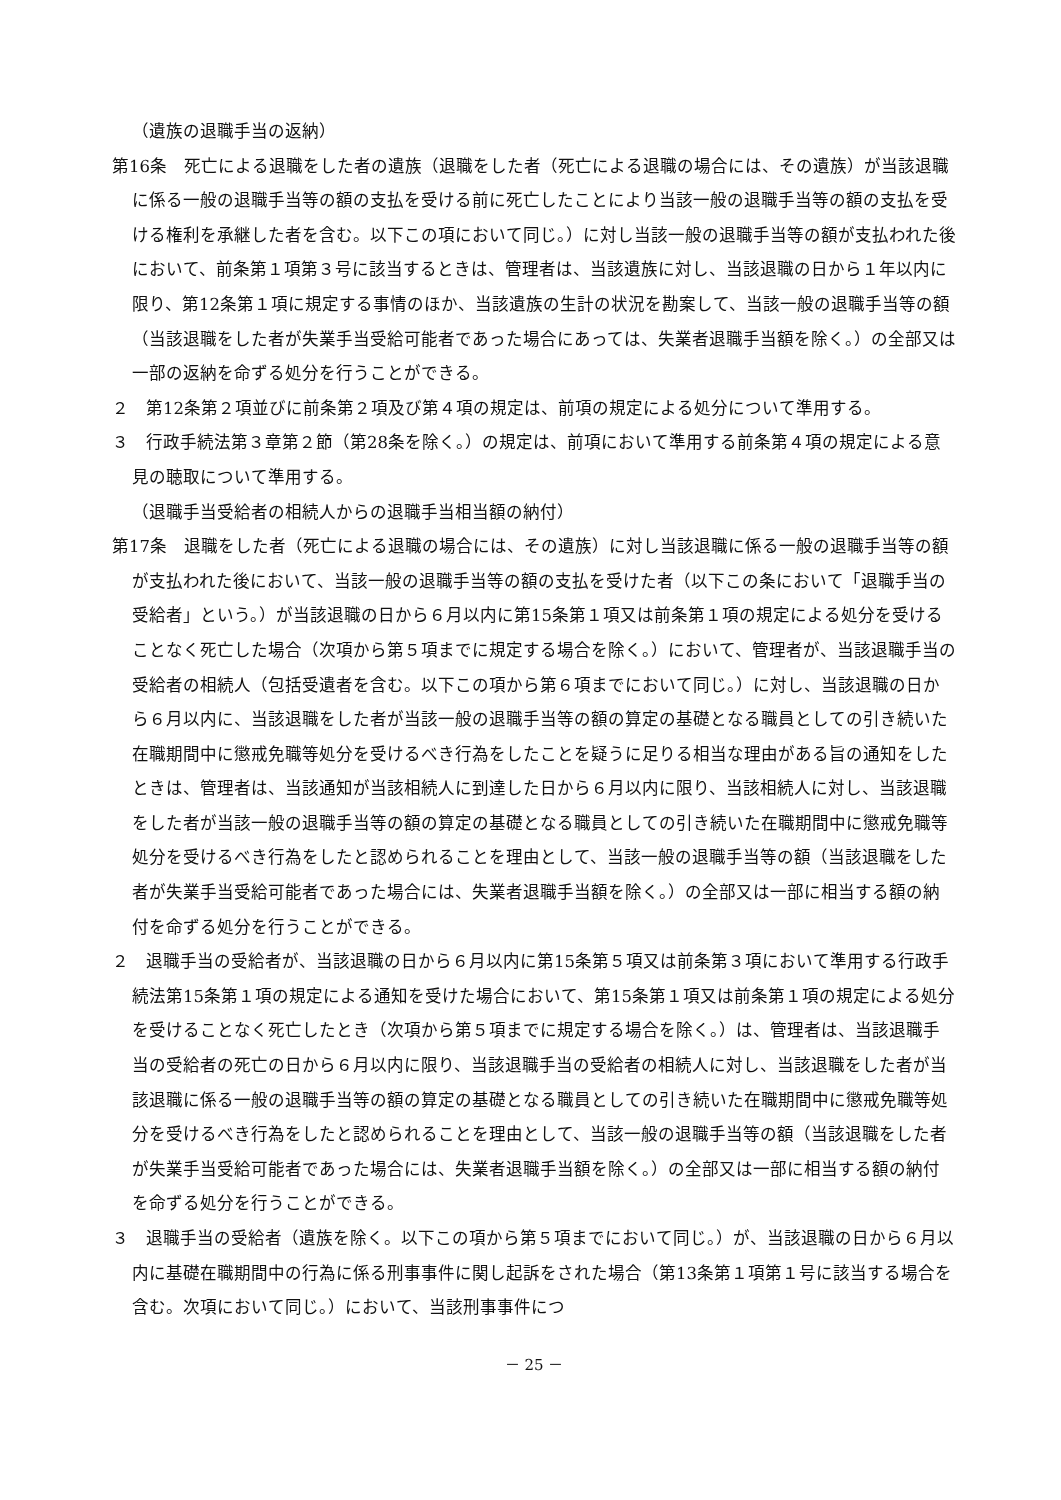（遺族の退職手当の返納）
第16条　死亡による退職をした者の遺族（退職をした者（死亡による退職の場合には、その遺族）が当該退職に係る一般の退職手当等の額の支払を受ける前に死亡したことにより当該一般の退職手当等の額の支払を受ける権利を承継した者を含む。以下この項において同じ。）に対し当該一般の退職手当等の額が支払われた後において、前条第１項第３号に該当するときは、管理者は、当該遺族に対し、当該退職の日から１年以内に限り、第12条第１項に規定する事情のほか、当該遺族の生計の状況を勘案して、当該一般の退職手当等の額（当該退職をした者が失業手当受給可能者であった場合にあっては、失業者退職手当額を除く。）の全部又は一部の返納を命ずる処分を行うことができる。
２　第12条第２項並びに前条第２項及び第４項の規定は、前項の規定による処分について準用する。
３　行政手続法第３章第２節（第28条を除く。）の規定は、前項において準用する前条第４項の規定による意見の聴取について準用する。
（退職手当受給者の相続人からの退職手当相当額の納付）
第17条　退職をした者（死亡による退職の場合には、その遺族）に対し当該退職に係る一般の退職手当等の額が支払われた後において、当該一般の退職手当等の額の支払を受けた者（以下この条において「退職手当の受給者」という。）が当該退職の日から６月以内に第15条第１項又は前条第１項の規定による処分を受けることなく死亡した場合（次項から第５項までに規定する場合を除く。）において、管理者が、当該退職手当の受給者の相続人（包括受遺者を含む。以下この項から第６項までにおいて同じ。）に対し、当該退職の日から６月以内に、当該退職をした者が当該一般の退職手当等の額の算定の基礎となる職員としての引き続いた在職期間中に懲戒免職等処分を受けるべき行為をしたことを疑うに足りる相当な理由がある旨の通知をしたときは、管理者は、当該通知が当該相続人に到達した日から６月以内に限り、当該相続人に対し、当該退職をした者が当該一般の退職手当等の額の算定の基礎となる職員としての引き続いた在職期間中に懲戒免職等処分を受けるべき行為をしたと認められることを理由として、当該一般の退職手当等の額（当該退職をした者が失業手当受給可能者であった場合には、失業者退職手当額を除く。）の全部又は一部に相当する額の納付を命ずる処分を行うことができる。
２　退職手当の受給者が、当該退職の日から６月以内に第15条第５項又は前条第３項において準用する行政手続法第15条第１項の規定による通知を受けた場合において、第15条第１項又は前条第１項の規定による処分を受けることなく死亡したとき（次項から第５項までに規定する場合を除く。）は、管理者は、当該退職手当の受給者の死亡の日から６月以内に限り、当該退職手当の受給者の相続人に対し、当該退職をした者が当該退職に係る一般の退職手当等の額の算定の基礎となる職員としての引き続いた在職期間中に懲戒免職等処分を受けるべき行為をしたと認められることを理由として、当該一般の退職手当等の額（当該退職をした者が失業手当受給可能者であった場合には、失業者退職手当額を除く。）の全部又は一部に相当する額の納付を命ずる処分を行うことができる。
３　退職手当の受給者（遺族を除く。以下この項から第５項までにおいて同じ。）が、当該退職の日から６月以内に基礎在職期間中の行為に係る刑事事件に関し起訴をされた場合（第13条第１項第１号に該当する場合を含む。次項において同じ。）において、当該刑事事件につ
－ 25 －